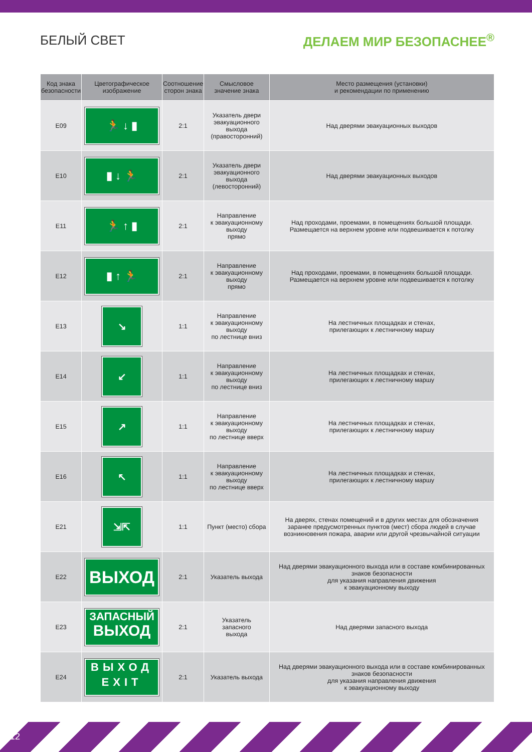БЕЛЫЙ СВЕТ ДЕЛАЕМ МИР БЕЗОПАСНЕЕ<sup>®</sup>
| Код знака безопасности | Цветографическое изображение | Соотношение сторон знака | Смысловое значение знака | Место размещения (установки) и рекомендации по применению |
| --- | --- | --- | --- | --- |
| E09 | 🏃 ↓ ▮ | 2:1 | Указатель двери эвакуационного выхода (правосторонний) | Над дверями эвакуационных выходов |
| E10 | ▮ ↓ 🏃 | 2:1 | Указатель двери эвакуационного выхода (левосторонний) | Над дверями эвакуационных выходов |
| E11 | 🏃 ↑ ▮ | 2:1 | Направление к эвакуационному выходу прямо | Над проходами, проемами, в помещениях большой площади. Размещается на верхнем уровне или подвешивается к потолку |
| E12 | ▮ ↑ 🏃 | 2:1 | Направление к эвакуационному выходу прямо | Над проходами, проемами, в помещениях большой площади. Размещается на верхнем уровне или подвешивается к потолку |
| E13 | ↘ | 1:1 | Направление к эвакуационному выходу по лестнице вниз | На лестничных площадках и стенах, прилегающих к лестничному маршу |
| E14 | ↙ | 1:1 | Направление к эвакуационному выходу по лестнице вниз | На лестничных площадках и стенах, прилегающих к лестничному маршу |
| E15 | ↗ | 1:1 | Направление к эвакуационному выходу по лестнице вверх | На лестничных площадках и стенах, прилегающих к лестничному маршу |
| E16 | ↖ | 1:1 | Направление к эвакуационному выходу по лестнице вверх | На лестничных площадках и стенах, прилегающих к лестничному маршу |
| E21 | ⇲⇱ | 1:1 | Пункт (место) сбора | На дверях, стенах помещений и в других местах для обозначения заранее предусмотренных пунктов (мест) сбора людей в случае возникновения пожара, аварии или другой чрезвычайной ситуации |
| E22 | ВЫХОД | 2:1 | Указатель выхода | Над дверями эвакуационного выхода или в составе комбинированных знаков безопасности для указания направления движения к эвакуационному выходу |
| E23 | ЗАПАСНЫЙ ВЫХОД | 2:1 | Указатель запасного выхода | Над дверями запасного выхода |
| E24 | ВЫХОД EXIT | 2:1 | Указатель выхода | Над дверями эвакуационного выхода или в составе комбинированных знаков безопасности для указания направления движения к эвакуационному выходу |
12